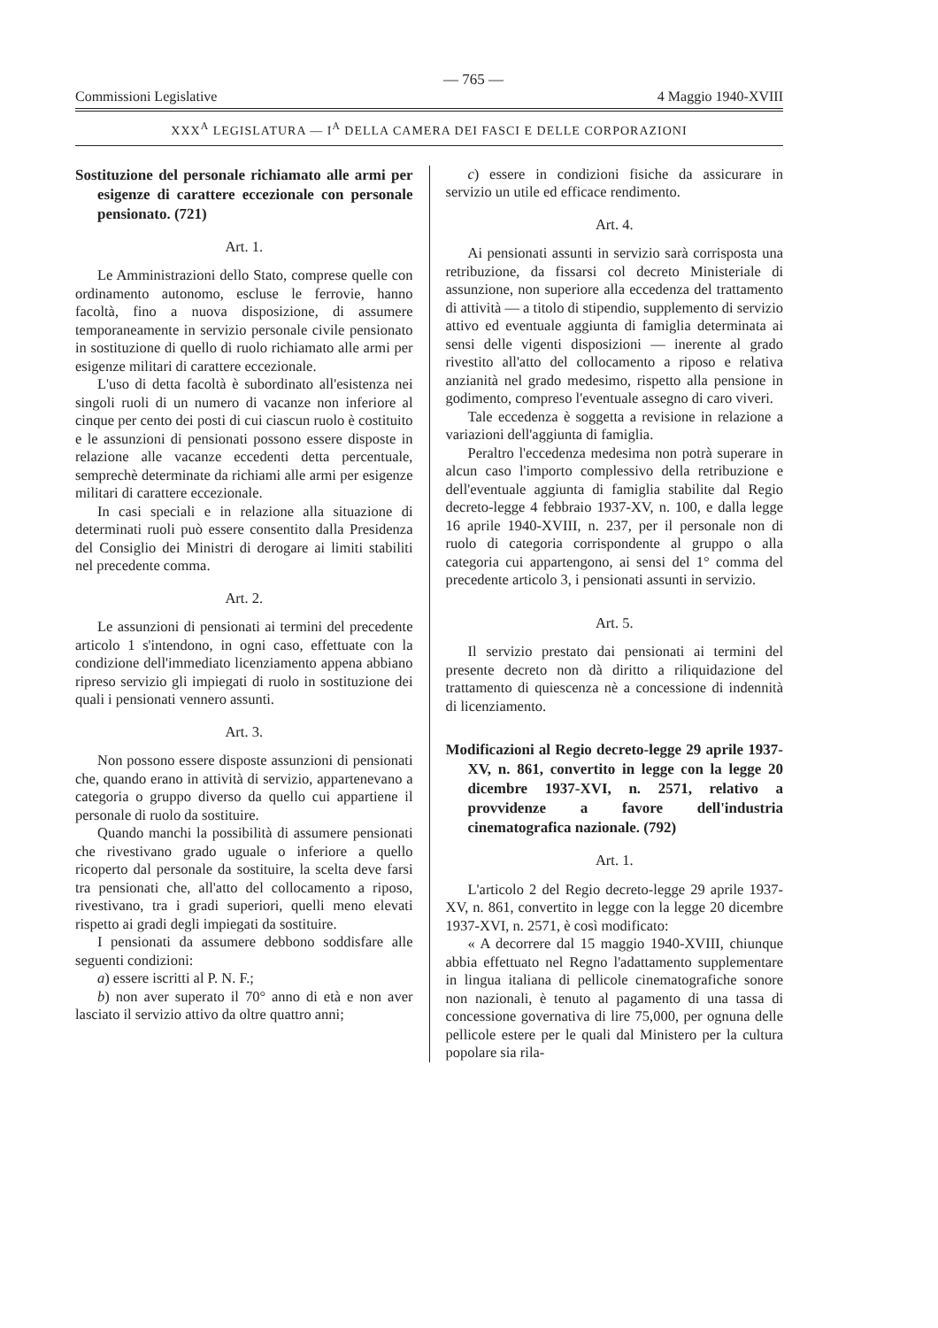— 765 —
Commissioni Legislative 4 Maggio 1940-XVIII
XXX<sup>A</sup> LEGISLATURA — I<sup>A</sup> DELLA CAMERA DEI FASCI E DELLE CORPORAZIONI
Sostituzione del personale richiamato alle armi per esigenze di carattere eccezionale con personale pensionato. (721)
Art. 1.
Le Amministrazioni dello Stato, comprese quelle con ordinamento autonomo, escluse le ferrovie, hanno facoltà, fino a nuova disposizione, di assumere temporaneamente in servizio personale civile pensionato in sostituzione di quello di ruolo richiamato alle armi per esigenze militari di carattere eccezionale.
L'uso di detta facoltà è subordinato all'esistenza nei singoli ruoli di un numero di vacanze non inferiore al cinque per cento dei posti di cui ciascun ruolo è costituito e le assunzioni di pensionati possono essere disposte in relazione alle vacanze eccedenti detta percentuale, semprechè determinate da richiami alle armi per esigenze militari di carattere eccezionale.
In casi speciali e in relazione alla situazione di determinati ruoli può essere consentito dalla Presidenza del Consiglio dei Ministri di derogare ai limiti stabiliti nel precedente comma.
Art. 2.
Le assunzioni di pensionati ai termini del precedente articolo 1 s'intendono, in ogni caso, effettuate con la condizione dell'immediato licenziamento appena abbiano ripreso servizio gli impiegati di ruolo in sostituzione dei quali i pensionati vennero assunti.
Art. 3.
Non possono essere disposte assunzioni di pensionati che, quando erano in attività di servizio, appartenevano a categoria o gruppo diverso da quello cui appartiene il personale di ruolo da sostituire.
Quando manchi la possibilità di assumere pensionati che rivestivano grado uguale o inferiore a quello ricoperto dal personale da sostituire, la scelta deve farsi tra pensionati che, all'atto del collocamento a riposo, rivestivano, tra i gradi superiori, quelli meno elevati rispetto ai gradi degli impiegati da sostituire.
I pensionati da assumere debbono soddisfare alle seguenti condizioni:
a) essere iscritti al P. N. F.;
b) non aver superato il 70° anno di età e non aver lasciato il servizio attivo da oltre quattro anni;
c) essere in condizioni fisiche da assicurare in servizio un utile ed efficace rendimento.
Art. 4.
Ai pensionati assunti in servizio sarà corrisposta una retribuzione, da fissarsi col decreto Ministeriale di assunzione, non superiore alla eccedenza del trattamento di attività — a titolo di stipendio, supplemento di servizio attivo ed eventuale aggiunta di famiglia determinata ai sensi delle vigenti disposizioni — inerente al grado rivestito all'atto del collocamento a riposo e relativa anzianità nel grado medesimo, rispetto alla pensione in godimento, compreso l'eventuale assegno di caro viveri.
Tale eccedenza è soggetta a revisione in relazione a variazioni dell'aggiunta di famiglia.
Peraltro l'eccedenza medesima non potrà superare in alcun caso l'importo complessivo della retribuzione e dell'eventuale aggiunta di famiglia stabilite dal Regio decreto-legge 4 febbraio 1937-XV, n. 100, e dalla legge 16 aprile 1940-XVIII, n. 237, per il personale non di ruolo di categoria corrispondente al gruppo o alla categoria cui appartengono, ai sensi del 1° comma del precedente articolo 3, i pensionati assunti in servizio.
Art. 5.
Il servizio prestato dai pensionati ai termini del presente decreto non dà diritto a riliquidazione del trattamento di quiescenza nè a concessione di indennità di licenziamento.
Modificazioni al Regio decreto-legge 29 aprile 1937-XV, n. 861, convertito in legge con la legge 20 dicembre 1937-XVI, n. 2571, relativo a provvidenze a favore dell'industria cinematografica nazionale. (792)
Art. 1.
L'articolo 2 del Regio decreto-legge 29 aprile 1937-XV, n. 861, convertito in legge con la legge 20 dicembre 1937-XVI, n. 2571, è così modificato:
« A decorrere dal 15 maggio 1940-XVIII, chiunque abbia effettuato nel Regno l'adattamento supplementare in lingua italiana di pellicole cinematografiche sonore non nazionali, è tenuto al pagamento di una tassa di concessione governativa di lire 75,000, per ognuna delle pellicole estere per le quali dal Ministero per la cultura popolare sia rila-